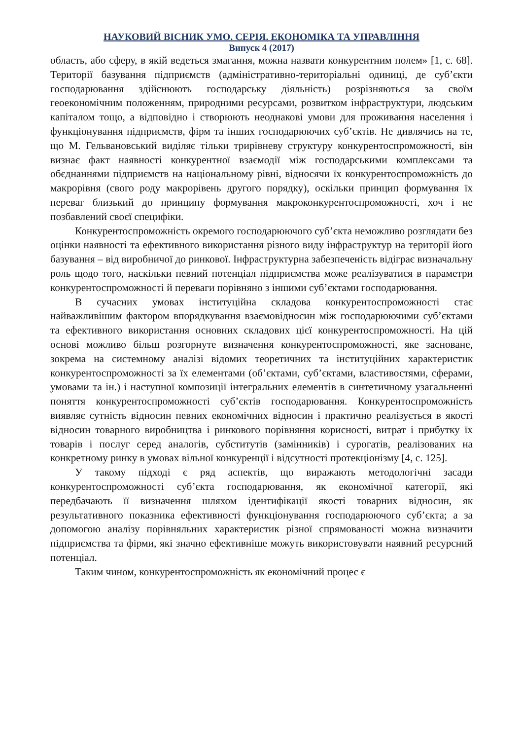НАУКОВИЙ ВІСНИК УМО. СЕРІЯ. ЕКОНОМІКА ТА УПРАВЛІННЯ
Випуск 4 (2017)
область, або сферу, в якій ведеться змагання, можна назвати конкурентним полем» [1, с. 68]. Території базування підприємств (адміністративно-територіальні одиниці, де суб’єкти господарювання здійснюють господарську діяльність) розрізняються за своїм геоекономічним положенням, природними ресурсами, розвитком інфраструктури, людським капіталом тощо, а відповідно і створюють неоднакові умови для проживання населення і функціонування підприємств, фірм та інших господарюючих суб’єктів. Не дивлячись на те, що М. Гельвановський виділяє тільки трирівневу структуру конкурентоспроможності, він визнає факт наявності конкурентної взаємодії між господарськими комплексами та обєднаннями підприємств на національному рівні, відносячи їх конкурентоспроможність до макрорівня (свого роду макрорівень другого порядку), оскільки принцип формування їх переваг близький до принципу формування макроконкурентоспроможності, хоч і не позбавлений своєї специфіки.
Конкурентоспроможність окремого господарюючого суб’єкта неможливо розглядати без оцінки наявності та ефективного використання різного виду інфраструктур на території його базування – від виробничої до ринкової. Інфраструктурна забезпеченість відіграє визначальну роль щодо того, наскільки певний потенціал підприємства може реалізуватися в параметри конкурентоспроможності й переваги порівняно з іншими суб’єктами господарювання.
В сучасних умовах інституційна складова конкурентоспроможності стає найважливішим фактором впорядкування взаємовідносин між господарюючими суб’єктами та ефективного використання основних складових цієї конкурентоспроможності. На цій основі можливо більш розгорнуте визначення конкурентоспроможності, яке засноване, зокрема на системному аналізі відомих теоретичних та інституційних характеристик конкурентоспроможності за їх елементами (об’єктами, суб’єктами, властивостями, сферами, умовами та ін.) і наступної композиції інтегральних елементів в синтетичному узагальненні поняття конкурентоспроможності суб’єктів господарювання. Конкурентоспроможність виявляє сутність відносин певних економічних відносин і практично реалізується в якості відносин товарного виробництва і ринкового порівняння корисності, витрат і прибутку їх товарів і послуг серед аналогів, субститутів (замінників) і сурогатів, реалізованих на конкретному ринку в умовах вільної конкуренції і відсутності протекціонізму [4, с. 125].
У такому підході є ряд аспектів, що виражають методологічні засади конкурентоспроможності суб’єкта господарювання, як економічної категорії, які передбачають її визначення шляхом ідентифікації якості товарних відносин, як результативного показника ефективності функціонування господарюючого суб’єкта; а за допомогою аналізу порівняльних характеристик різної спрямованості можна визначити підприємства та фірми, які значно ефективніше можуть використовувати наявний ресурсний потенціал.
Таким чином, конкурентоспроможність як економічний процес є